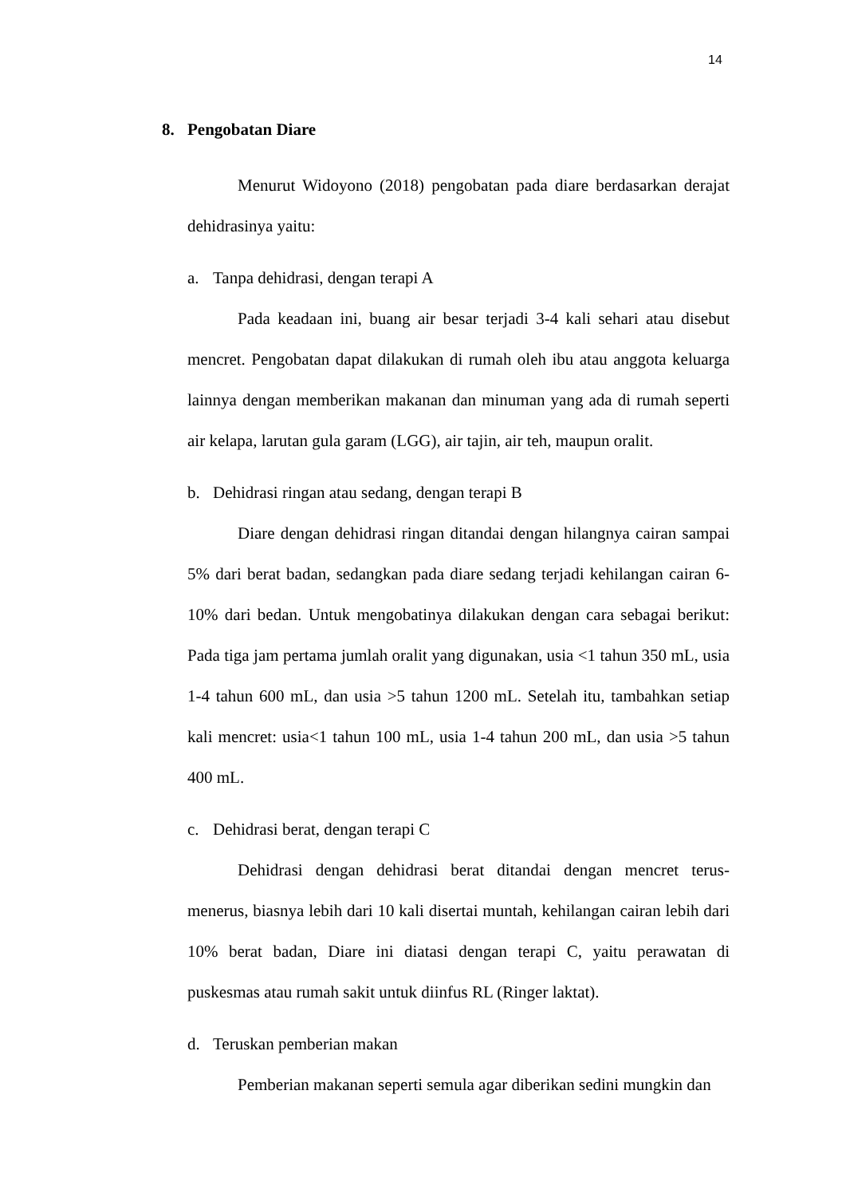14
8. Pengobatan Diare
Menurut Widoyono (2018) pengobatan pada diare berdasarkan derajat dehidrasinya yaitu:
a. Tanpa dehidrasi, dengan terapi A
Pada keadaan ini, buang air besar terjadi 3-4 kali sehari atau disebut mencret. Pengobatan dapat dilakukan di rumah oleh ibu atau anggota keluarga lainnya dengan memberikan makanan dan minuman yang ada di rumah seperti air kelapa, larutan gula garam (LGG), air tajin, air teh, maupun oralit.
b. Dehidrasi ringan atau sedang, dengan terapi B
Diare dengan dehidrasi ringan ditandai dengan hilangnya cairan sampai 5% dari berat badan, sedangkan pada diare sedang terjadi kehilangan cairan 6-10% dari bedan. Untuk mengobatinya dilakukan dengan cara sebagai berikut: Pada tiga jam pertama jumlah oralit yang digunakan, usia <1 tahun 350 mL, usia 1-4 tahun 600 mL, dan usia >5 tahun 1200 mL. Setelah itu, tambahkan setiap kali mencret: usia<1 tahun 100 mL, usia 1-4 tahun 200 mL, dan usia >5 tahun 400 mL.
c. Dehidrasi berat, dengan terapi C
Dehidrasi dengan dehidrasi berat ditandai dengan mencret terus-menerus, biasnya lebih dari 10 kali disertai muntah, kehilangan cairan lebih dari 10% berat badan, Diare ini diatasi dengan terapi C, yaitu perawatan di puskesmas atau rumah sakit untuk diinfus RL (Ringer laktat).
d. Teruskan pemberian makan
Pemberian makanan seperti semula agar diberikan sedini mungkin dan